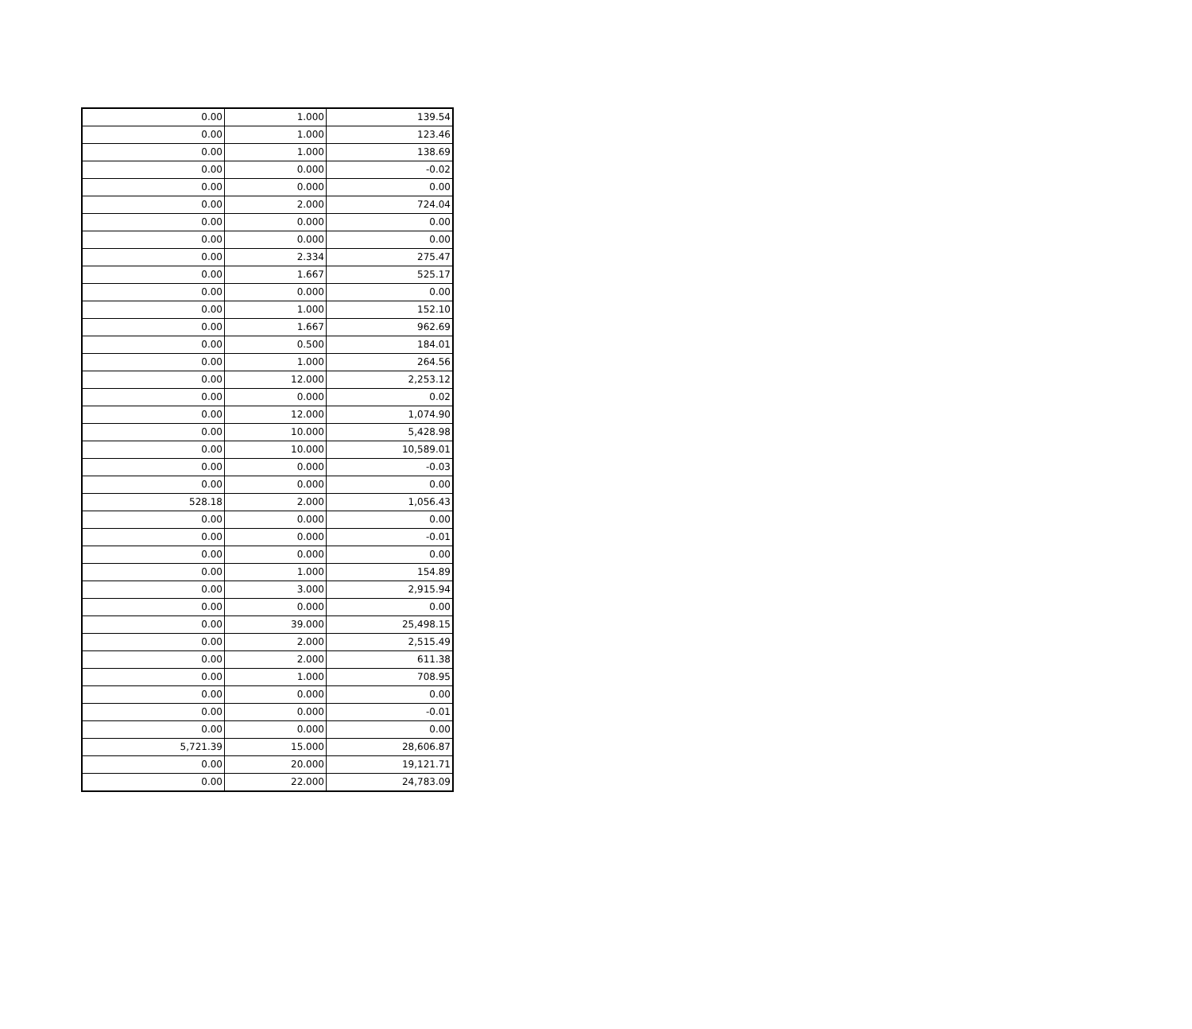| 0.00 | 1.000 | 139.54 |
| 0.00 | 1.000 | 123.46 |
| 0.00 | 1.000 | 138.69 |
| 0.00 | 0.000 | -0.02 |
| 0.00 | 0.000 | 0.00 |
| 0.00 | 2.000 | 724.04 |
| 0.00 | 0.000 | 0.00 |
| 0.00 | 0.000 | 0.00 |
| 0.00 | 2.334 | 275.47 |
| 0.00 | 1.667 | 525.17 |
| 0.00 | 0.000 | 0.00 |
| 0.00 | 1.000 | 152.10 |
| 0.00 | 1.667 | 962.69 |
| 0.00 | 0.500 | 184.01 |
| 0.00 | 1.000 | 264.56 |
| 0.00 | 12.000 | 2,253.12 |
| 0.00 | 0.000 | 0.02 |
| 0.00 | 12.000 | 1,074.90 |
| 0.00 | 10.000 | 5,428.98 |
| 0.00 | 10.000 | 10,589.01 |
| 0.00 | 0.000 | -0.03 |
| 0.00 | 0.000 | 0.00 |
| 528.18 | 2.000 | 1,056.43 |
| 0.00 | 0.000 | 0.00 |
| 0.00 | 0.000 | -0.01 |
| 0.00 | 0.000 | 0.00 |
| 0.00 | 1.000 | 154.89 |
| 0.00 | 3.000 | 2,915.94 |
| 0.00 | 0.000 | 0.00 |
| 0.00 | 39.000 | 25,498.15 |
| 0.00 | 2.000 | 2,515.49 |
| 0.00 | 2.000 | 611.38 |
| 0.00 | 1.000 | 708.95 |
| 0.00 | 0.000 | 0.00 |
| 0.00 | 0.000 | -0.01 |
| 0.00 | 0.000 | 0.00 |
| 5,721.39 | 15.000 | 28,606.87 |
| 0.00 | 20.000 | 19,121.71 |
| 0.00 | 22.000 | 24,783.09 |